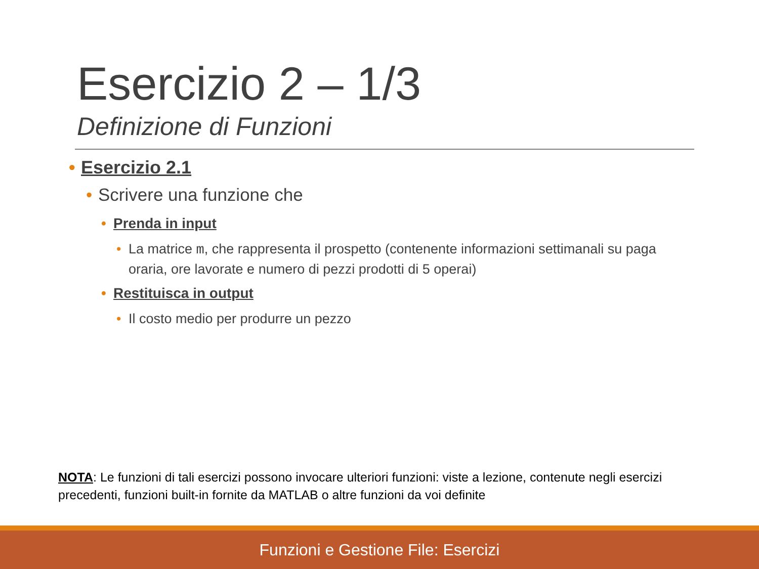Esercizio 2 – 1/3
Definizione di Funzioni
• Esercizio 2.1
• Scrivere una funzione che
• Prenda in input
• La matrice m, che rappresenta il prospetto (contenente informazioni settimanali su paga oraria, ore lavorate e numero di pezzi prodotti di 5 operai)
• Restituisca in output
• Il costo medio per produrre un pezzo
NOTA: Le funzioni di tali esercizi possono invocare ulteriori funzioni: viste a lezione, contenute negli esercizi precedenti, funzioni built-in fornite da MATLAB o altre funzioni da voi definite
Funzioni e Gestione File: Esercizi